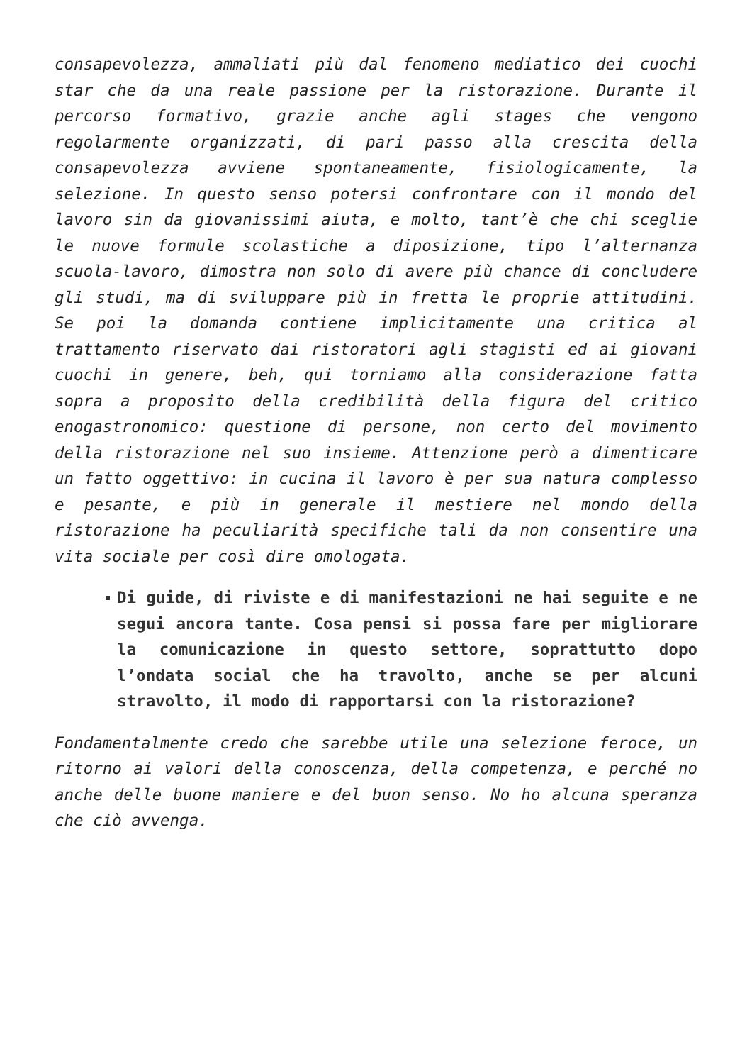consapevolezza, ammaliati più dal fenomeno mediatico dei cuochi star che da una reale passione per la ristorazione. Durante il percorso formativo, grazie anche agli stages che vengono regolarmente organizzati, di pari passo alla crescita della consapevolezza avviene spontaneamente, fisiologicamente, la selezione. In questo senso potersi confrontare con il mondo del lavoro sin da giovanissimi aiuta, e molto, tant’è che chi sceglie le nuove formule scolastiche a diposizione, tipo l’alternanza scuola-lavoro, dimostra non solo di avere più chance di concludere gli studi, ma di sviluppare più in fretta le proprie attitudini. Se poi la domanda contiene implicitamente una critica al trattamento riservato dai ristoratori agli stagisti ed ai giovani cuochi in genere, beh, qui torniamo alla considerazione fatta sopra a proposito della credibilità della figura del critico enogastronomico: questione di persone, non certo del movimento della ristorazione nel suo insieme. Attenzione però a dimenticare un fatto oggettivo: in cucina il lavoro è per sua natura complesso e pesante, e più in generale il mestiere nel mondo della ristorazione ha peculiarità specifiche tali da non consentire una vita sociale per così dire omologata.
Di guide, di riviste e di manifestazioni ne hai seguite e ne segui ancora tante. Cosa pensi si possa fare per migliorare la comunicazione in questo settore, soprattutto dopo l’ondata social che ha travolto, anche se per alcuni stravolto, il modo di rapportarsi con la ristorazione?
Fondamentalmente credo che sarebbe utile una selezione feroce, un ritorno ai valori della conoscenza, della competenza, e perché no anche delle buone maniere e del buon senso. No ho alcuna speranza che ciò avvenga.